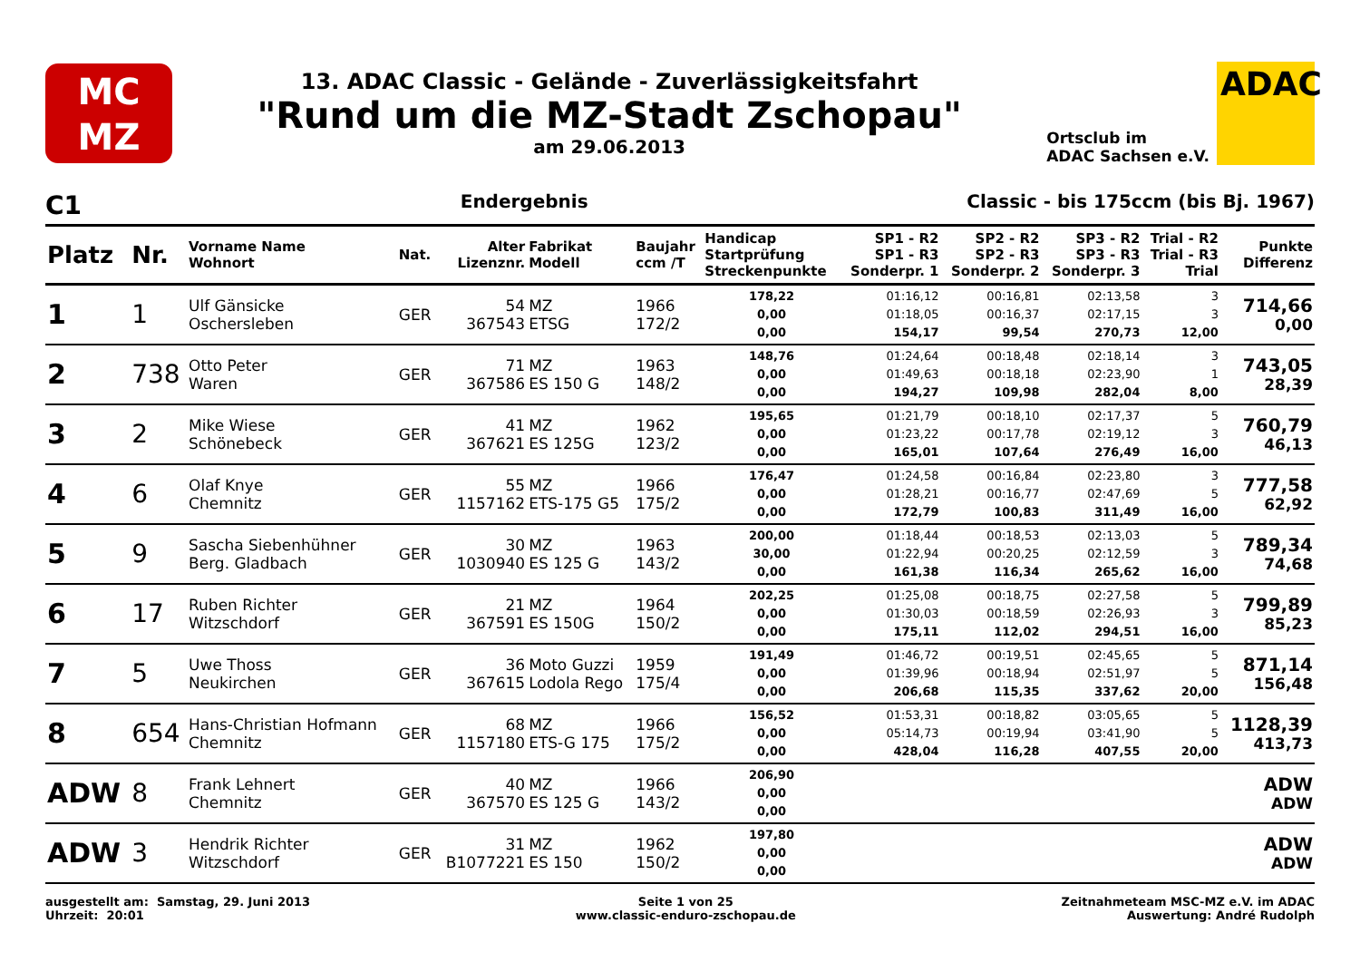MC
MZ
13. ADAC Classic - Gelände - Zuverlässigkeitsfahrt
"Rund um die MZ-Stadt Zschopau"
am 29.06.2013
Ortsclub im
ADAC Sachsen e.V.
ADAC
C1 Endergebnis Classic - bis 175ccm (bis Bj. 1967)
| Platz | Nr. | Vorname Name Wohnort | Nat. | Alter Lizenznr. | Fabrikat Modell | Baujahr ccm /T | Handicap Startprüfung Streckenpunkte | SP1 - R2 SP1 - R3 Sonderpr. 1 | SP2 - R2 SP2 - R3 Sonderpr. 2 | SP3 - R2 SP3 - R3 Sonderpr. 3 | Trial - R2 Trial - R3 Trial | Punkte Differenz |
| --- | --- | --- | --- | --- | --- | --- | --- | --- | --- | --- | --- | --- |
| 1 | 1 | Ulf Gänsicke Oschersleben | GER | 54 367543 | MZ ETSG | 1966 172/2 | 178,22 0,00 0,00 | 01:16,12 01:18,05 154,17 | 00:16,81 00:16,37 99,54 | 02:13,58 02:17,15 270,73 | 3 3 12,00 | 714,66 0,00 |
| 2 | 738 | Otto Peter Waren | GER | 71 367586 | MZ ES 150 G | 1963 148/2 | 148,76 0,00 0,00 | 01:24,64 01:49,63 194,27 | 00:18,48 00:18,18 109,98 | 02:18,14 02:23,90 282,04 | 3 1 8,00 | 743,05 28,39 |
| 3 | 2 | Mike Wiese Schönebeck | GER | 41 367621 | MZ ES 125G | 1962 123/2 | 195,65 0,00 0,00 | 01:21,79 01:23,22 165,01 | 00:18,10 00:17,78 107,64 | 02:17,37 02:19,12 276,49 | 5 3 16,00 | 760,79 46,13 |
| 4 | 6 | Olaf Knye Chemnitz | GER | 55 1157162 | MZ ETS-175 G5 | 1966 175/2 | 176,47 0,00 0,00 | 01:24,58 01:28,21 172,79 | 00:16,84 00:16,77 100,83 | 02:23,80 02:47,69 311,49 | 3 5 16,00 | 777,58 62,92 |
| 5 | 9 | Sascha Siebenhühner Berg. Gladbach | GER | 30 1030940 | MZ ES 125 G | 1963 143/2 | 200,00 30,00 0,00 | 01:18,44 01:22,94 161,38 | 00:18,53 00:20,25 116,34 | 02:13,03 02:12,59 265,62 | 5 3 16,00 | 789,34 74,68 |
| 6 | 17 | Ruben Richter Witzschdorf | GER | 21 367591 | MZ ES 150G | 1964 150/2 | 202,25 0,00 0,00 | 01:25,08 01:30,03 175,11 | 00:18,75 00:18,59 112,02 | 02:27,58 02:26,93 294,51 | 5 3 16,00 | 799,89 85,23 |
| 7 | 5 | Uwe Thoss Neukirchen | GER | 36 367615 | Moto Guzzi Lodola Rego | 1959 175/4 | 191,49 0,00 0,00 | 01:46,72 01:39,96 206,68 | 00:19,51 00:18,94 115,35 | 02:45,65 02:51,97 337,62 | 5 5 20,00 | 871,14 156,48 |
| 8 | 654 | Hans-Christian Hofmann Chemnitz | GER | 68 1157180 | MZ ETS-G 175 | 1966 175/2 | 156,52 0,00 0,00 | 01:53,31 05:14,73 428,04 | 00:18,82 00:19,94 116,28 | 03:05,65 03:41,90 407,55 | 5 5 20,00 | 1128,39 413,73 |
| ADW | 8 | Frank Lehnert Chemnitz | GER | 40 367570 | MZ ES 125 G | 1966 143/2 | 206,90 0,00 0,00 | | | | | ADW ADW |
| ADW | 3 | Hendrik Richter Witzschdorf | GER | 31 B1077221 | MZ ES 150 | 1962 150/2 | 197,80 0,00 0,00 | | | | | ADW ADW |
ausgestellt am: Samstag, 29. Juni 2013
Uhrzeit: 20:01
Seite 1 von 25
www.classic-enduro-zschopau.de
Zeitnahmeteam MSC-MZ e.V. im ADAC
Auswertung: André Rudolph